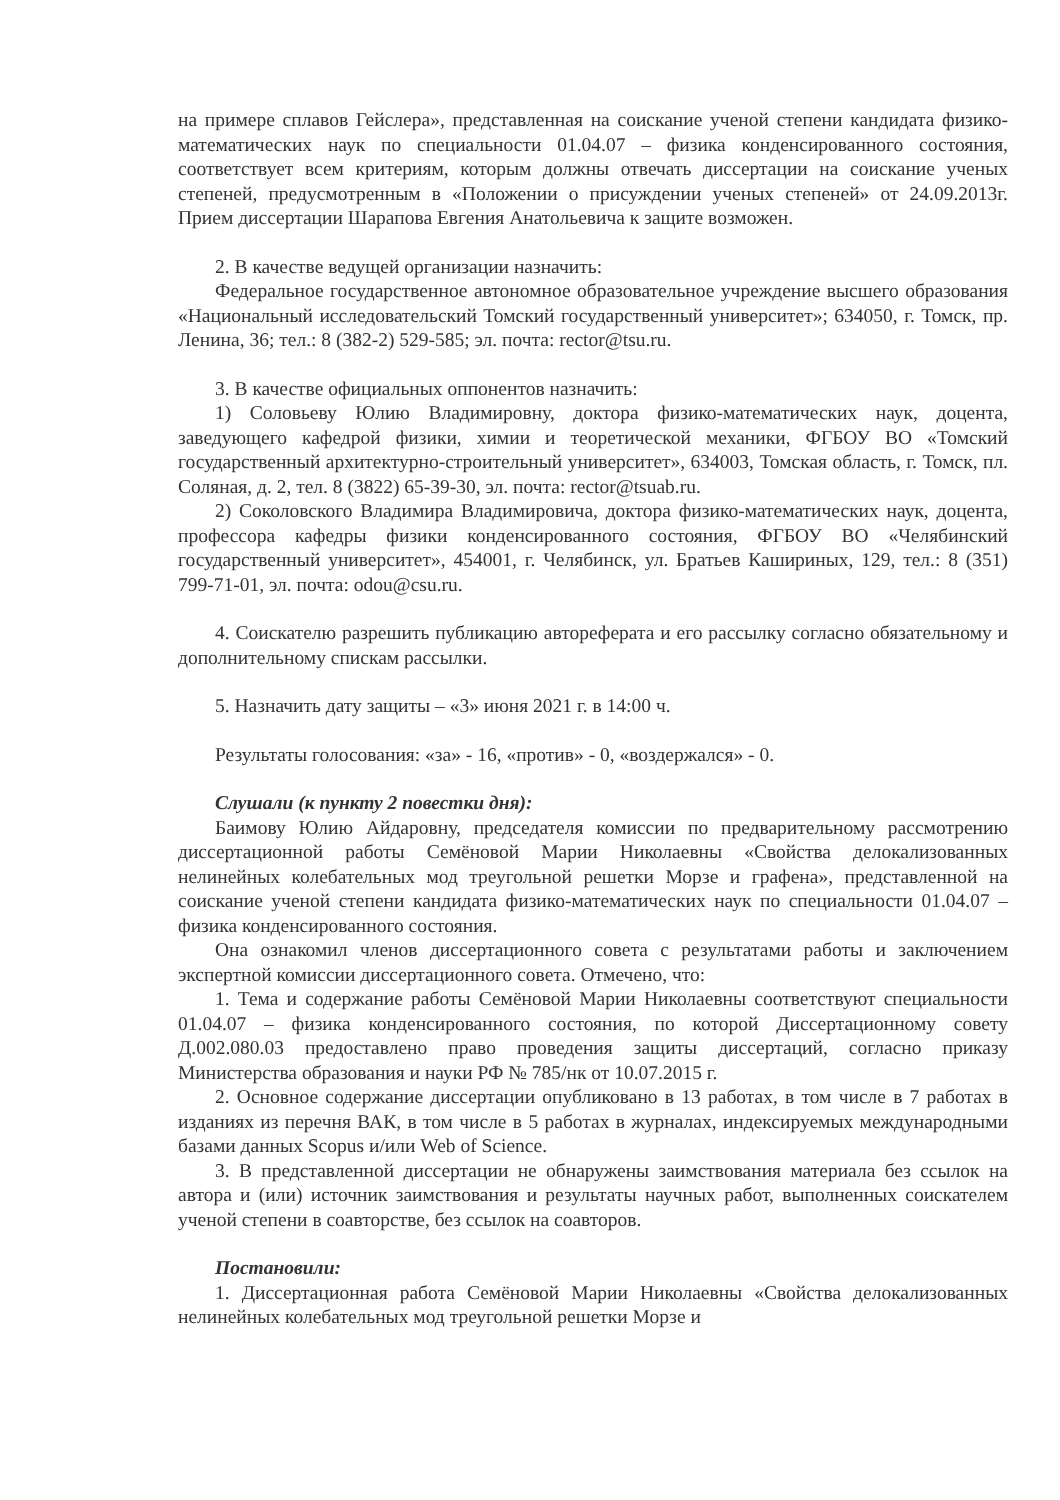на примере сплавов Гейслера», представленная на соискание ученой степени кандидата физико-математических наук по специальности 01.04.07 – физика конденсированного состояния, соответствует всем критериям, которым должны отвечать диссертации на соискание ученых степеней, предусмотренным в «Положении о присуждении ученых степеней» от 24.09.2013г. Прием диссертации Шарапова Евгения Анатольевича к защите возможен.
2. В качестве ведущей организации назначить:
Федеральное государственное автономное образовательное учреждение высшего образования «Национальный исследовательский Томский государственный университет»; 634050, г. Томск, пр. Ленина, 36; тел.: 8 (382-2) 529-585; эл. почта: rector@tsu.ru.
3. В качестве официальных оппонентов назначить:
1) Соловьеву Юлию Владимировну, доктора физико-математических наук, доцента, заведующего кафедрой физики, химии и теоретической механики, ФГБОУ ВО «Томский государственный архитектурно-строительный университет», 634003, Томская область, г. Томск, пл. Соляная, д. 2, тел. 8 (3822) 65-39-30, эл. почта: rector@tsuab.ru.
2) Соколовского Владимира Владимировича, доктора физико-математических наук, доцента, профессора кафедры физики конденсированного состояния, ФГБОУ ВО «Челябинский государственный университет», 454001, г. Челябинск, ул. Братьев Кашириных, 129, тел.: 8 (351) 799-71-01, эл. почта: odou@csu.ru.
4. Соискателю разрешить публикацию автореферата и его рассылку согласно обязательному и дополнительному спискам рассылки.
5. Назначить дату защиты – «3» июня 2021 г. в 14:00 ч.
Результаты голосования: «за» - 16, «против» - 0, «воздержался» - 0.
Слушали (к пункту 2 повестки дня):
Баимову Юлию Айдаровну, председателя комиссии по предварительному рассмотрению диссертационной работы Семёновой Марии Николаевны «Свойства делокализованных нелинейных колебательных мод треугольной решетки Морзе и графена», представленной на соискание ученой степени кандидата физико-математических наук по специальности 01.04.07 – физика конденсированного состояния.
Она ознакомил членов диссертационного совета с результатами работы и заключением экспертной комиссии диссертационного совета. Отмечено, что:
1. Тема и содержание работы Семёновой Марии Николаевны соответствуют специальности 01.04.07 – физика конденсированного состояния, по которой Диссертационному совету Д.002.080.03 предоставлено право проведения защиты диссертаций, согласно приказу Министерства образования и науки РФ № 785/нк от 10.07.2015 г.
2. Основное содержание диссертации опубликовано в 13 работах, в том числе в 7 работах в изданиях из перечня ВАК, в том числе в 5 работах в журналах, индексируемых международными базами данных Scopus и/или Web of Science.
3. В представленной диссертации не обнаружены заимствования материала без ссылок на автора и (или) источник заимствования и результаты научных работ, выполненных соискателем ученой степени в соавторстве, без ссылок на соавторов.
Постановили:
1. Диссертационная работа Семёновой Марии Николаевны «Свойства делокализованных нелинейных колебательных мод треугольной решетки Морзе и